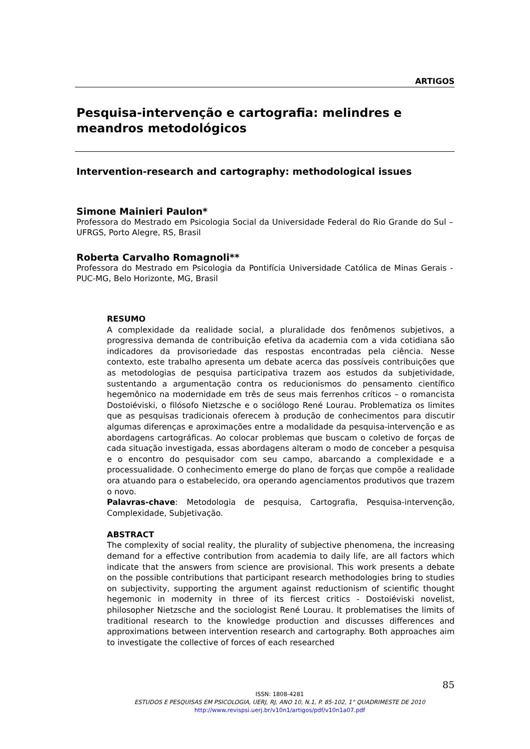ARTIGOS
Pesquisa-intervenção e cartografia: melindres e meandros metodológicos
Intervention-research and cartography: methodological issues
Simone Mainieri Paulon*
Professora do Mestrado em Psicologia Social da Universidade Federal do Rio Grande do Sul – UFRGS, Porto Alegre, RS, Brasil
Roberta Carvalho Romagnoli**
Professora do Mestrado em Psicologia da Pontifícia Universidade Católica de Minas Gerais - PUC-MG, Belo Horizonte, MG, Brasil
RESUMO
A complexidade da realidade social, a pluralidade dos fenômenos subjetivos, a progressiva demanda de contribuição efetiva da academia com a vida cotidiana são indicadores da provisoriedade das respostas encontradas pela ciência. Nesse contexto, este trabalho apresenta um debate acerca das possíveis contribuições que as metodologias de pesquisa participativa trazem aos estudos da subjetividade, sustentando a argumentação contra os reducionismos do pensamento científico hegemônico na modernidade em três de seus mais ferrenhos críticos – o romancista Dostoiéviski, o filósofo Nietzsche e o sociólogo René Lourau. Problematiza os limites que as pesquisas tradicionais oferecem à produção de conhecimentos para discutir algumas diferenças e aproximações entre a modalidade da pesquisa-intervenção e as abordagens cartográficas. Ao colocar problemas que buscam o coletivo de forças de cada situação investigada, essas abordagens alteram o modo de conceber a pesquisa e o encontro do pesquisador com seu campo, abarcando a complexidade e a processualidade. O conhecimento emerge do plano de forças que compõe a realidade ora atuando para o estabelecido, ora operando agenciamentos produtivos que trazem o novo.
Palavras-chave: Metodologia de pesquisa, Cartografia, Pesquisa-intervenção, Complexidade, Subjetivação.
ABSTRACT
The complexity of social reality, the plurality of subjective phenomena, the increasing demand for a effective contribution from academia to daily life, are all factors which indicate that the answers from science are provisional. This work presents a debate on the possible contributions that participant research methodologies bring to studies on subjectivity, supporting the argument against reductionism of scientific thought hegemonic in modernity in three of its fiercest critics - Dostoiéviski novelist, philosopher Nietzsche and the sociologist René Lourau. It problematises the limits of traditional research to the knowledge production and discusses differences and approximations between intervention research and cartography. Both approaches aim to investigate the collective of forces of each researched
85
ISSN: 1808-4281
ESTUDOS E PESQUISAS EM PSICOLOGIA, UERJ, RJ, ANO 10, N.1, P. 85-102, 1° QUADRIMESTE DE 2010
http://www.revispsi.uerj.br/v10n1/artigos/pdf/v10n1a07.pdf